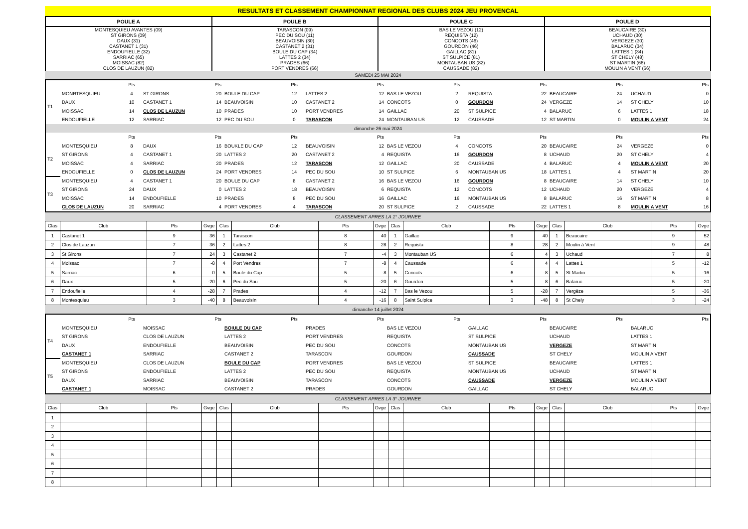| RESULTATS ET CLASSEMENT CHAMPIONNAT REGIONAL DES CLUBS 2024 JEU PROVENCAL |
| POULE A | POULE B | POULE C | POULE D |
| --- | --- | --- | --- |
| MONTESQUIEU AVANTES (09) ST GIRONS (09) DAUX (31) CASTANET 1 (31) ENDOUFIELLE (32) SARRIAC (65) MOISSAC (82) CLOS DE LAUZUN (82) | TARASCON (09) PEC DU SOU (11) BEAUVOISIN (30) CASTANET 2 (31) BOULE DU CAP (34) LATTES 2 (34) PRADES (66) PORT VENDRES (66) | BAS LE VEZOU (12) REQUISTA (12) CONCOTS (46) GOURDON (46) GAILLAC (81) ST SULPICE (81) MONTAUBAN US (82) CAUSSADE (82) | BEAUCAIRE (30) UCHAUD (30) VERGEZE (30) BALARUC (34) LATTES 1 (34) ST CHELY (48) ST MARTIN (66) MOULIN A VENT (66) |
| SAMEDI 25 MAI 2024 |
| | | Pts | | Pts | | Pts | | Pts | | Pts | | Pts | | Pts | | Pts |
| T1 | MONRTESQUIEU | 4 | ST GIRONS | 20 | BOULE DU CAP | 12 | LATTES 2 | 12 | BAS LE VEZOU | 2 | REQUISTA | 22 | BEAUCAIRE | 24 | UCHAUD | 0 |
| | DAUX | 10 | CASTANET 1 | 14 | BEAUVOISIN | 10 | CASTANET 2 | 14 | CONCOTS | 0 | GOURDON | 24 | VERGEZE | 14 | ST CHELY | 10 |
| | MOISSAC | 14 | CLOS DE LAUZUN | 10 | PRADES | 10 | PORT VENDRES | 14 | GAILLAC | 20 | ST SULPICE | 4 | BALARUC | 6 | LATTES 1 | 18 |
| | ENDOUFIELLE | 12 | SARRIAC | 12 | PEC DU SOU | 0 | TARASCON | 24 | MONTAUBAN US | 12 | CAUSSADE | 12 | ST MARTIN | 0 | MOULIN A VENT | 24 |
| dimanche 26 mai 2024 | | | | | | | | | | | | | | | | |
| | | Pts | | Pts | | Pts | | Pts | | Pts | | Pts | | Pts | | Pts |
| T2 | MONTESQUIEU | 8 | DAUX | 16 | BOUKLE DU CAP | 12 | BEAUVOISIN | 12 | BAS LE VEZOU | 4 | CONCOTS | 20 | BEAUCAIRE | 24 | VERGEZE | 0 |
| | ST GIRONS | 4 | CASTANET 1 | 20 | LATTES 2 | 20 | CASTANET 2 | 4 | REQUISTA | 16 | GOURDON | 8 | UCHAUD | 20 | ST CHELY | 4 |
| | MOISSAC | 4 | SARRIAC | 20 | PRADES | 12 | TARASCON | 12 | GAILLAC | 20 | CAUSSADE | 4 | BALARUC | 4 | MOULIN A VENT | 20 |
| | ENDOUFIELLE | 0 | CLOS DE LAUZUN | 24 | PORT VENDRES | 14 | PEC DU SOU | 10 | ST SULPICE | 6 | MONTAUBAN US | 18 | LATTES 1 | 4 | ST MARTIN | 20 |
| T3 | MONTESQUIEU | 4 | CASTANET 1 | 20 | BOULE DU CAP | 8 | CASTANET 2 | 16 | BAS LE VEZOU | 16 | GOURDON | 8 | BEAUCAIRE | 14 | ST CHELY | 10 |
| | ST GIRONS | 24 | DAUX | 0 | LATTES 2 | 18 | BEAUVOISIN | 6 | REQUISTA | 12 | CONCOTS | 12 | UCHAUD | 20 | VERGEZE | 4 |
| | MOISSAC | 14 | ENDOUFIELLE | 10 | PRADES | 8 | PEC DU SOU | 16 | GAILLAC | 16 | MONTAUBAN US | 8 | BALARUC | 16 | ST MARTIN | 8 |
| | CLOS DE LAUZUN | 20 | SARRIAC | 4 | PORT VENDRES | 4 | TARASCON | 20 | ST SULPICE | 2 | CAUSSADE | 22 | LATTES 1 | 8 | MOULIN A VENT | 16 |
| CLASSEMENT APRES LA 1° JOURNEE |
| Clas | Club | Pts | Gvge | Clas | Club | Pts | Gvge | Clas | Club | Pts | Gvge | Clas | Club | Pts | Gvge |
| --- | --- | --- | --- | --- | --- | --- | --- | --- | --- | --- | --- | --- | --- | --- | --- |
| 1 | Castanet 1 | 9 | 36 | 1 | Tarascon | 8 | 40 | 1 | Gaillac | 9 | 40 | 1 | Beaucaire | 9 | 52 |
| 2 | Clos de Lauzun | 7 | 36 | 2 | Lattes 2 | 8 | 28 | 2 | Requista | 8 | 28 | 2 | Moulin à Vent | 9 | 48 |
| 3 | St Girons | 7 | 24 | 3 | Castanet 2 | 7 | -4 | 3 | Montauban US | 6 | 4 | 3 | Uchaud | 7 | 8 |
| 4 | Moissac | 7 | -8 | 4 | Port Vendres | 7 | -8 | 4 | Caussade | 6 | 4 | 4 | Lattes 1 | 5 | -12 |
| 5 | Sarriac | 6 | 0 | 5 | Boule du Cap | 5 | -8 | 5 | Concots | 6 | -8 | 5 | St Martin | 5 | -16 |
| 6 | Daux | 5 | -20 | 6 | Pec du Sou | 5 | -20 | 6 | Gourdon | 5 | 8 | 6 | Balaruc | 5 | -20 |
| 7 | Endoufielle | 4 | -28 | 7 | Prades | 4 | -12 | 7 | Bas le Vezou | 5 | -28 | 7 | Vergèze | 5 | -36 |
| 8 | Montesquieu | 3 | -40 | 8 | Beauvoisin | 4 | -16 | 8 | Saint Sulpice | 3 | -48 | 8 | St Chely | 3 | -24 |
| dimanche 14 juillet 2024 |
| | | Pts | | Pts | | Pts | | Pts | | Pts | | Pts | | Pts | | Pts |
| T4 | MONTESQUIEU | | MOISSAC | | BOIULE DU CAP | | PRADES | | BAS LE VEZOU | | GAILLAC | | BEAUCAIRE | | BALARUC | |
| | ST GIRONS | | CLOS DE LAUZUN | | LATTES 2 | | PORT VENDRES | | REQUISTA | | ST SULPICE | | UCHAUD | | LATTES 1 | |
| | DAUX | | ENDOUFIELLE | | BEAUVOISIN | | PEC DU SOU | | CONCOTS | | MONTAUBAN US | | VERGEZE | | ST MARTIN | |
| | CASTANET 1 | | SARRIAC | | CASTANET 2 | | TARASCON | | GOURDON | | CAUSSADE | | ST CHELY | | MOULIN A VENT | |
| T5 | MONTESQUIEU | | CLOS DE LAUZUN | | BOULE DU CAP | | PORT VENDRES | | BAS LE VEZOU | | ST SULPICE | | BEAUCAIRE | | LATTES 1 | |
| | ST GIRONS | | ENDOUFIELLE | | LATTES 2 | | PEC DU SOU | | REQUISTA | | MONTAUBAN US | | UCHAUD | | ST MARTIN | |
| | DAUX | | SARRIAC | | BEAUVOISIN | | TARASCON | | CONCOTS | | CAUSSADE | | VERGEZE | | MOULIN A VENT | |
| | CASTANET 1 | | MOISSAC | | CASTANET 2 | | PRADES | | GOURDON | | GAILLAC | | ST CHELY | | BALARUC | |
| CLASSEMENT APRES LA 3° JOURNEE |
| Clas | Club | Pts | Gvge | Clas | Club | Pts | Gvge | Clas | Club | Pts | Gvge | Clas | Club | Pts | Gvge |
| --- | --- | --- | --- | --- | --- | --- | --- | --- | --- | --- | --- | --- | --- | --- | --- |
| 1 | | | | | | | | | | | | | | | |
| 2 | | | | | | | | | | | | | | | |
| 3 | | | | | | | | | | | | | | | |
| 4 | | | | | | | | | | | | | | | |
| 5 | | | | | | | | | | | | | | | |
| 6 | | | | | | | | | | | | | | | |
| 7 | | | | | | | | | | | | | | | |
| 8 | | | | | | | | | | | | | | | |